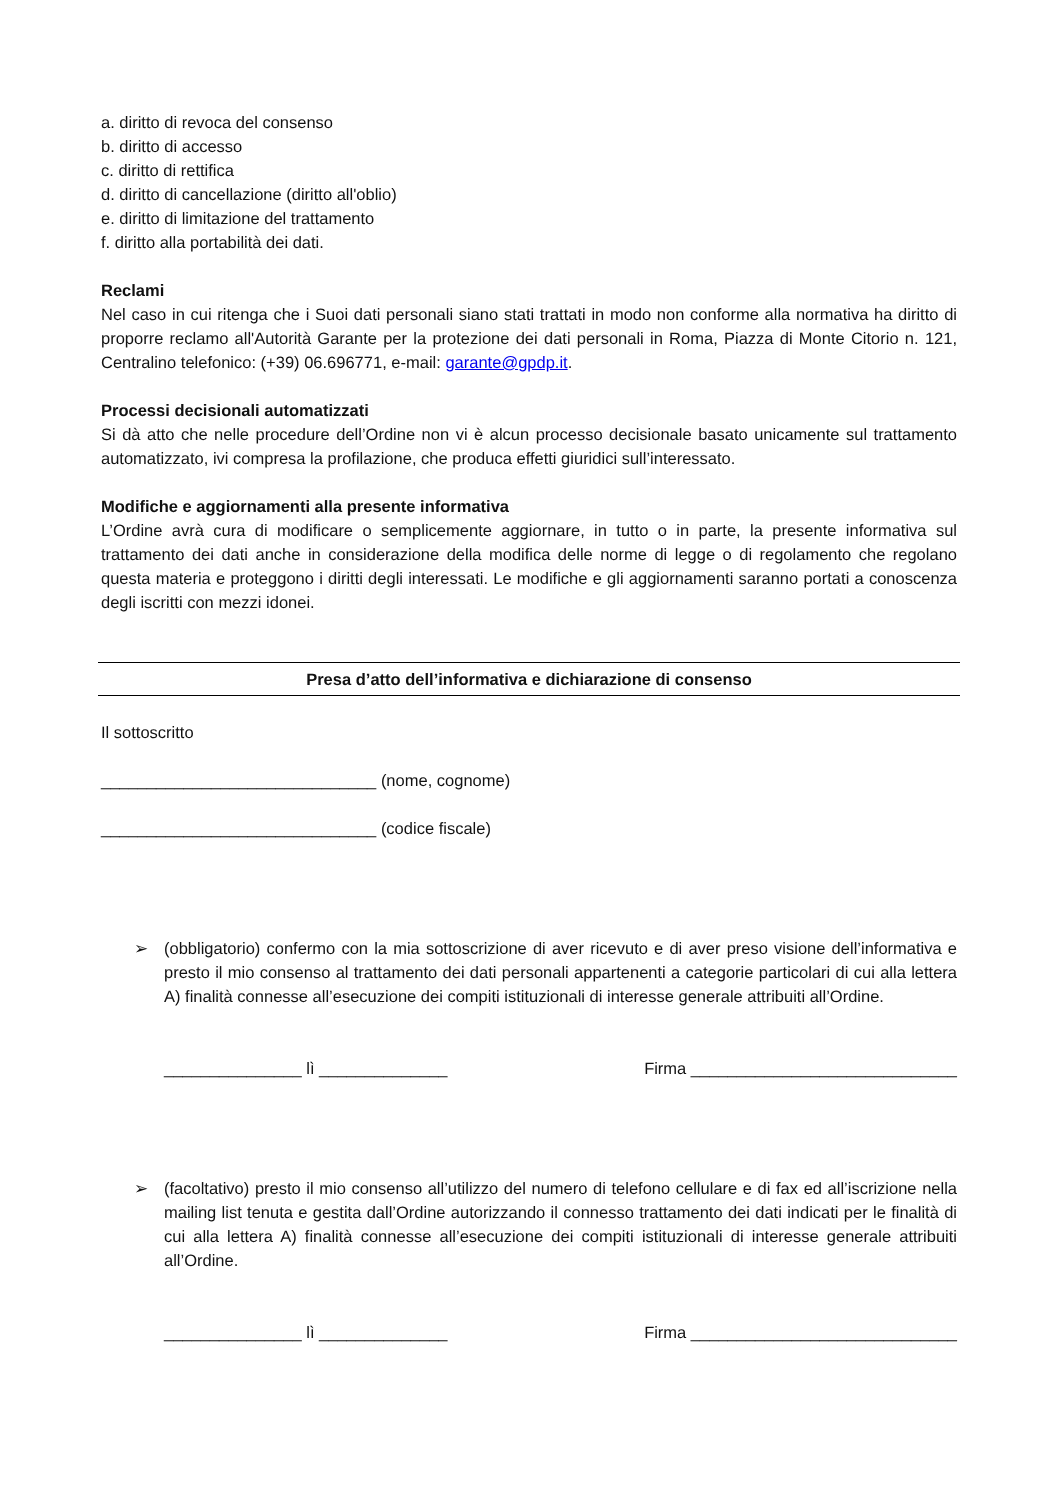a. diritto di revoca del consenso
b. diritto di accesso
c. diritto di rettifica
d. diritto di cancellazione (diritto all'oblio)
e. diritto di limitazione del trattamento
f. diritto alla portabilità dei dati.
Reclami
Nel caso in cui ritenga che i Suoi dati personali siano stati trattati in modo non conforme alla normativa ha diritto di proporre reclamo all'Autorità Garante per la protezione dei dati personali in Roma, Piazza di Monte Citorio n. 121, Centralino telefonico: (+39) 06.696771, e-mail: garante@gpdp.it.
Processi decisionali automatizzati
Si dà atto che nelle procedure dell’Ordine non vi è alcun processo decisionale basato unicamente sul trattamento automatizzato, ivi compresa la profilazione, che produca effetti giuridici sull’interessato.
Modifiche e aggiornamenti alla presente informativa
L’Ordine avrà cura di modificare o semplicemente aggiornare, in tutto o in parte, la presente informativa sul trattamento dei dati anche in considerazione della modifica delle norme di legge o di regolamento che regolano questa materia e proteggono i diritti degli interessati. Le modifiche e gli aggiornamenti saranno portati a conoscenza degli iscritti con mezzi idonei.
Presa d’atto dell’informativa e dichiarazione di consenso
Il sottoscritto
______________________________ (nome, cognome)
______________________________ (codice fiscale)
➢ (obbligatorio) confermo con la mia sottoscrizione di aver ricevuto e di aver preso visione dell’informativa e presto il mio consenso al trattamento dei dati personali appartenenti a categorie particolari di cui alla lettera A) finalità connesse all’esecuzione dei compiti istituzionali di interesse generale attribuiti all’Ordine.
_______________ lì ______________ Firma _____________________________
➢ (facoltativo) presto il mio consenso all’utilizzo del numero di telefono cellulare e di fax ed all’iscrizione nella mailing list tenuta e gestita dall’Ordine autorizzando il connesso trattamento dei dati indicati per le finalità di cui alla lettera A) finalità connesse all’esecuzione dei compiti istituzionali di interesse generale attribuiti all’Ordine.
_______________ lì ______________ Firma _____________________________